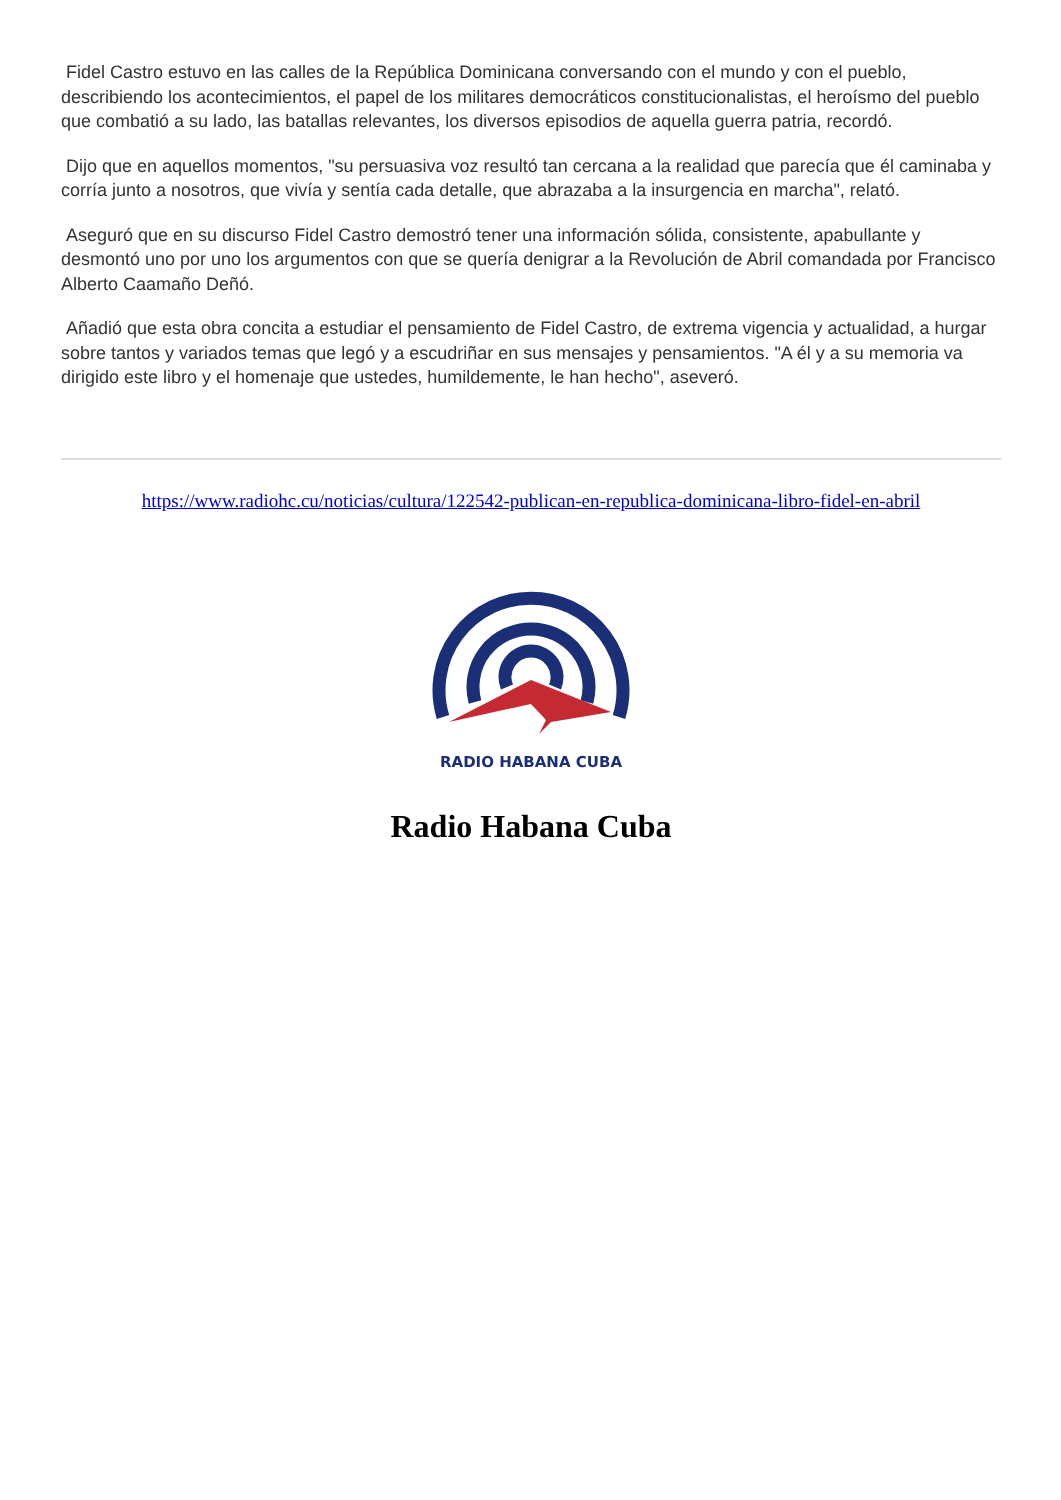Fidel Castro estuvo en las calles de la República Dominicana conversando con el mundo y con el pueblo, describiendo los acontecimientos, el papel de los militares democráticos constitucionalistas, el heroísmo del pueblo que combatió a su lado, las batallas relevantes, los diversos episodios de aquella guerra patria, recordó.
Dijo que en aquellos momentos, "su persuasiva voz resultó tan cercana a la realidad que parecía que él caminaba y corría junto a nosotros, que vivía y sentía cada detalle, que abrazaba a la insurgencia en marcha", relató.
Aseguró que en su discurso Fidel Castro demostró tener una información sólida, consistente, apabullante y desmontó uno por uno los argumentos con que se quería denigrar a la Revolución de Abril comandada por Francisco Alberto Caamaño Deñó.
Añadió que esta obra concita a estudiar el pensamiento de Fidel Castro, de extrema vigencia y actualidad, a hurgar sobre tantos y variados temas que legó y a escudriñar en sus mensajes y pensamientos. "A él y a su memoria va dirigido este libro y el homenaje que ustedes, humildemente, le han hecho", aseveró.
https://www.radiohc.cu/noticias/cultura/122542-publican-en-republica-dominicana-libro-fidel-en-abril
RADIO HABANA CUBA
Radio Habana Cuba